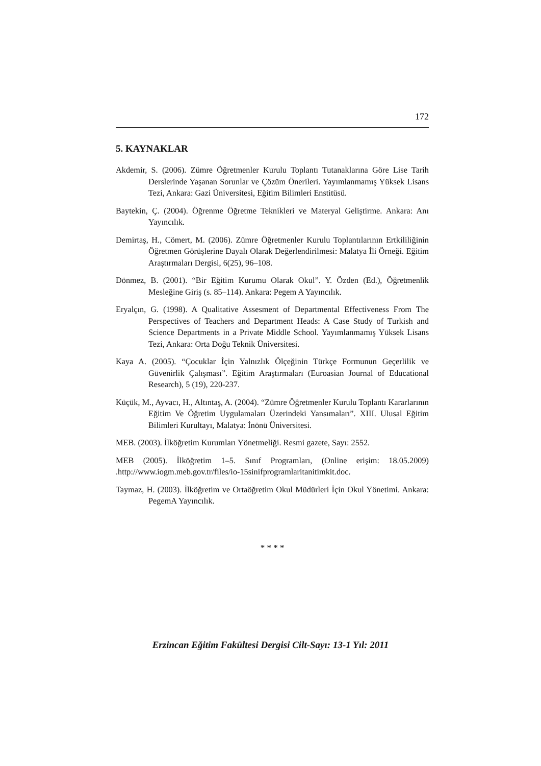172
5. KAYNAKLAR
Akdemir, S. (2006). Zümre Öğretmenler Kurulu Toplantı Tutanaklarına Göre Lise Tarih Derslerinde Yaşanan Sorunlar ve Çözüm Önerileri. Yayımlanmamış Yüksek Lisans Tezi, Ankara: Gazi Üniversitesi, Eğitim Bilimleri Enstitüsü.
Baytekin, Ç. (2004). Öğrenme Öğretme Teknikleri ve Materyal Geliştirme. Ankara: Anı Yayıncılık.
Demirtaş, H., Cömert, M. (2006). Zümre Öğretmenler Kurulu Toplantılarının Ertkililiğinin Öğretmen Görüşlerine Dayalı Olarak Değerlendirilmesi: Malatya İli Örneği. Eğitim Araştırmaları Dergisi, 6(25), 96–108.
Dönmez, B. (2001). “Bir Eğitim Kurumu Olarak Okul”. Y. Özden (Ed.), Öğretmenlik Mesleğine Giriş (s. 85–114). Ankara: Pegem A Yayıncılık.
Eryalçın, G. (1998). A Qualitative Assesment of Departmental Effectiveness From The Perspectives of Teachers and Department Heads: A Case Study of Turkish and Science Departments in a Private Middle School. Yayımlanmamış Yüksek Lisans Tezi, Ankara: Orta Doğu Teknik Üniversitesi.
Kaya A. (2005). “Çocuklar İçin Yalnızlık Ölçeğinin Türkçe Formunun Geçerlilik ve Güvenirlik Çalışması”. Eğitim Araştırmaları (Euroasian Journal of Educational Research), 5 (19), 220-237.
Küçük, M., Ayvacı, H., Altıntaş, A. (2004). “Zümre Öğretmenler Kurulu Toplantı Kararlarının Eğitim Ve Öğretim Uygulamaları Üzerindeki Yansımaları”. XIII. Ulusal Eğitim Bilimleri Kurultayı, Malatya: İnönü Üniversitesi.
MEB. (2003). İlköğretim Kurumları Yönetmeliği. Resmi gazete, Sayı: 2552.
MEB (2005). İlköğretim 1–5. Sınıf Programları, (Online erişim: 18.05.2009) .http://www.iogm.meb.gov.tr/files/io-15sinifprogramlaritanitimkit.doc.
Taymaz, H. (2003). İlköğretim ve Ortaöğretim Okul Müdürleri İçin Okul Yönetimi. Ankara: PegemA Yayıncılık.
* * * *
Erzincan Eğitim Fakültesi Dergisi Cilt-Sayı: 13-1 Yıl: 2011